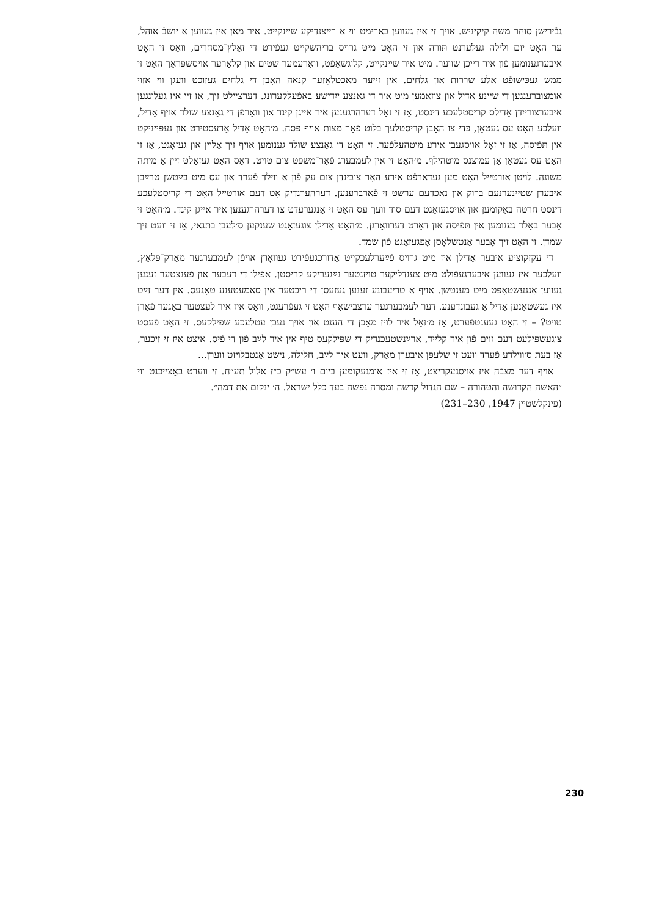גבֿירישן סוחר משה קיקיניש. אויך זי איז געווען באַרימט ווי אַ רייצנדיקע שיינקייט. איר מאַן איז געווען אַ יושבֿ אוהל, ער האָט יום ולילה געלערנט תּורה און זי האָט מיט גרויס בריהשקייט געפֿירט די זאַלץ־מסחרים, וואָס זי האָט איבערגענומען פֿון איר רײַכן שווער. מיט איר שיינקייט, קלוגשאַפֿט, וואַרעמער שטים און קלאָרער אויסשפּראַך האָט זי ממש געכּישופֿט אַלע שררות און גלחים. אין זייער מאַכטלאָזער קנאה האָבן די גלחים געזוכט וועגן ווי אַזוי אומצוברענגען די שיינע אַדיל און צוזאַמען מיט איר די גאַנצע ייִדישע באַפֿעלקערונג. דערציילט זיך, אַז זיי איז געלונגען איבערצורייִדן אַדילס קריסטלעכע דינסט, אַז זי זאָל דערהרגענען איר אייגן קינד און וואַרפֿן די גאַנצע שולד אויף אַדיל, וועלכע האָט עס געטאָן, כּדי צו האָבן קריסטלעך בלוט פֿאַר מצות אויף פּסח. מ׳האָט אַדיל אַרעסטירט און געפּייניקט אין תּפֿיסה, אַז זי זאָל אויסגעבן אירע מיטהעלפֿער. זי האָט די גאַנצע שולד גענומען אויף זיך אַליין און געזאָגט, אַז זי האָט עס געטאָן אָן עמיצנס מיטהילף. מ׳האָט זי אין לעמבערג פֿאַר־משפּט צום טויט. דאָס האָט געזאָלט זיין אַ מיתה משונה. לויטן אורטייל האָט מען געדאַרפֿט אירע האָר צובינדן צום עק פֿון אַ ווילד פֿערד און עס מיט בײַטשן טרײַבן איבערן שטיינערנעם ברוק און נאָכדעם ערשט זי פֿאַרברענען. דערהערנדיק אָט דעם אורטייל האָט די קריסטלעכע דינסט חרטה באַקומען און אויסגעזאָגט דעם סוד וועך עס האָט זי אָנגערעדט צו דערהרגענען איר אייגן קינד. מ׳האָט זי אָבער באַלד גענומען אין תּפֿיסה און דאָרט דערוואָרגן. מ׳האָט אַדילן צוגעזאָגט שענקען ס׳לעבן בתּנאי, אַז זי וועט זיך שמדן. זי האָט זיך אָבער אַנטשלאָסן אָפּגעזאָגט פֿון שמד.
די עקזקוציע איבער אַדילן איז מיט גרויס פֿײַערלעכקייט אַדורכגעפֿירט געוואָרן אויפֿן לעמבערגער מאַרק־פּלאַץ, וועלכער איז געווען איבערגעפֿולט מיט צענדליקער טויזנטער נײַגעריקע קריסטן. אַפֿילו די דעבער און פֿענצטער זענען געווען אָנגעשטאָפּט מיט מענטשן. אויף אַ טריעבונע זענען געזעסן די ריכטער אין סאַמעטענע טאָגעס. אין דער זײַט איז געשטאַנען אַדיל אַ געבונדענע. דער לעמבערגער ערצבישאָף האָט זי געפֿרעגט, וואָס איז איר לעצטער באַגער פֿאַרן טויט? – זי האָט געענטפֿערט, אַז מ׳זאָל איר לויז מאַכן די הענט און אויך געבן עטלעכע שפּילקעס. זי האָט פֿעסט צוגעשפּילעט דעם זוים פֿון איר קלייד, אַרײַנשטעכנדיק די שפּילקעס טיף אין איר לײַב פֿון די פֿיס. איצט איז זי זיכער, אַז בעת ס׳ווילדע פֿערד וועט זי שלעפּן איבערן מאַרק, וועט איר לײַב, חלילה, נישט אַנטבלויזט ווערן...
אויף דער מצבֿה איז אויסגעקריצט, אַז זי איז אומגעקומען ביום ו׳ עש״ק כ״ז אלול תע״ח. זי ווערט באַצייכנט ווי ״האשה הקדושה והטהורה – שם הגדול קדשה ומסרה נפשה בעד כלל ישראל. ה׳ ינקום את דמה״.
(פּינקלשטיין 1947, 230–231)
230